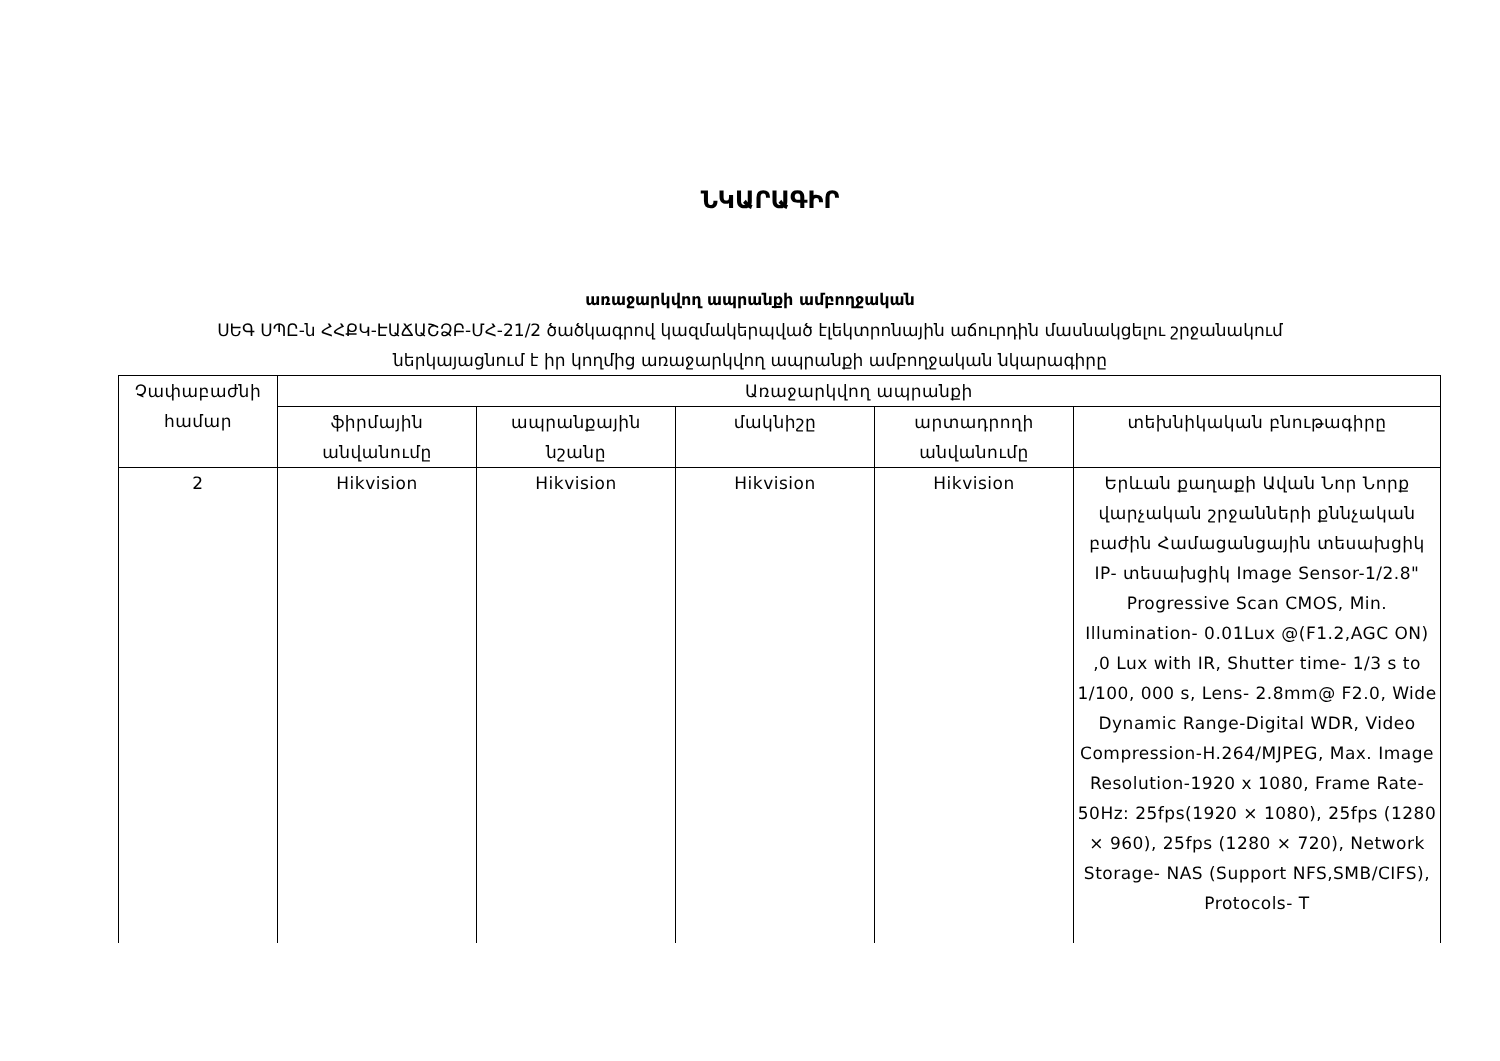ՆԿԱՐԱԳԻՐ
առաջարկվող ապրանքի ամբողջական
ՍԵԳ ՍՊԸ-ն ՀՀՔԿ-ԷԱՃԱՇՁԲ-ՄՀ-21/2 ծածկագրով կազմակերպված էլեկտրոնային աճուրդին մասնակցելու շրջանակում
ներկայացնում է իր կողմից առաջարկվող ապրանքի ամբողջական նկարագիրը
| Չափաբաժնի համար | Առաջարկվող ապրանքի | | | | |
| --- | --- | --- | --- | --- | --- |
| | ֆիրմային անվանումը | ապրանքային նշանը | մակնիշը | արտադրողի անվանումը | տեխնիկական բնութագիրը |
| 2 | Hikvision | Hikvision | Hikvision | Hikvision | Երևան քաղաքի Ավան Նոր Նորք վարչական շրջանների քննչական բաժին Համացանցային տեսախցիկ IP- տեսախցիկ Image Sensor-1/2.8" Progressive Scan CMOS, Min. Illumination- 0.01Lux @(F1.2,AGC ON) ,0 Lux with IR, Shutter time- 1/3 s to 1/100, 000 s, Lens- 2.8mm@ F2.0, Wide Dynamic Range-Digital WDR, Video Compression-H.264/MJPEG, Max. Image Resolution-1920 x 1080, Frame Rate- 50Hz: 25fps(1920 × 1080), 25fps (1280 × 960), 25fps (1280 × 720), Network Storage- NAS (Support NFS,SMB/CIFS), Protocols- T |